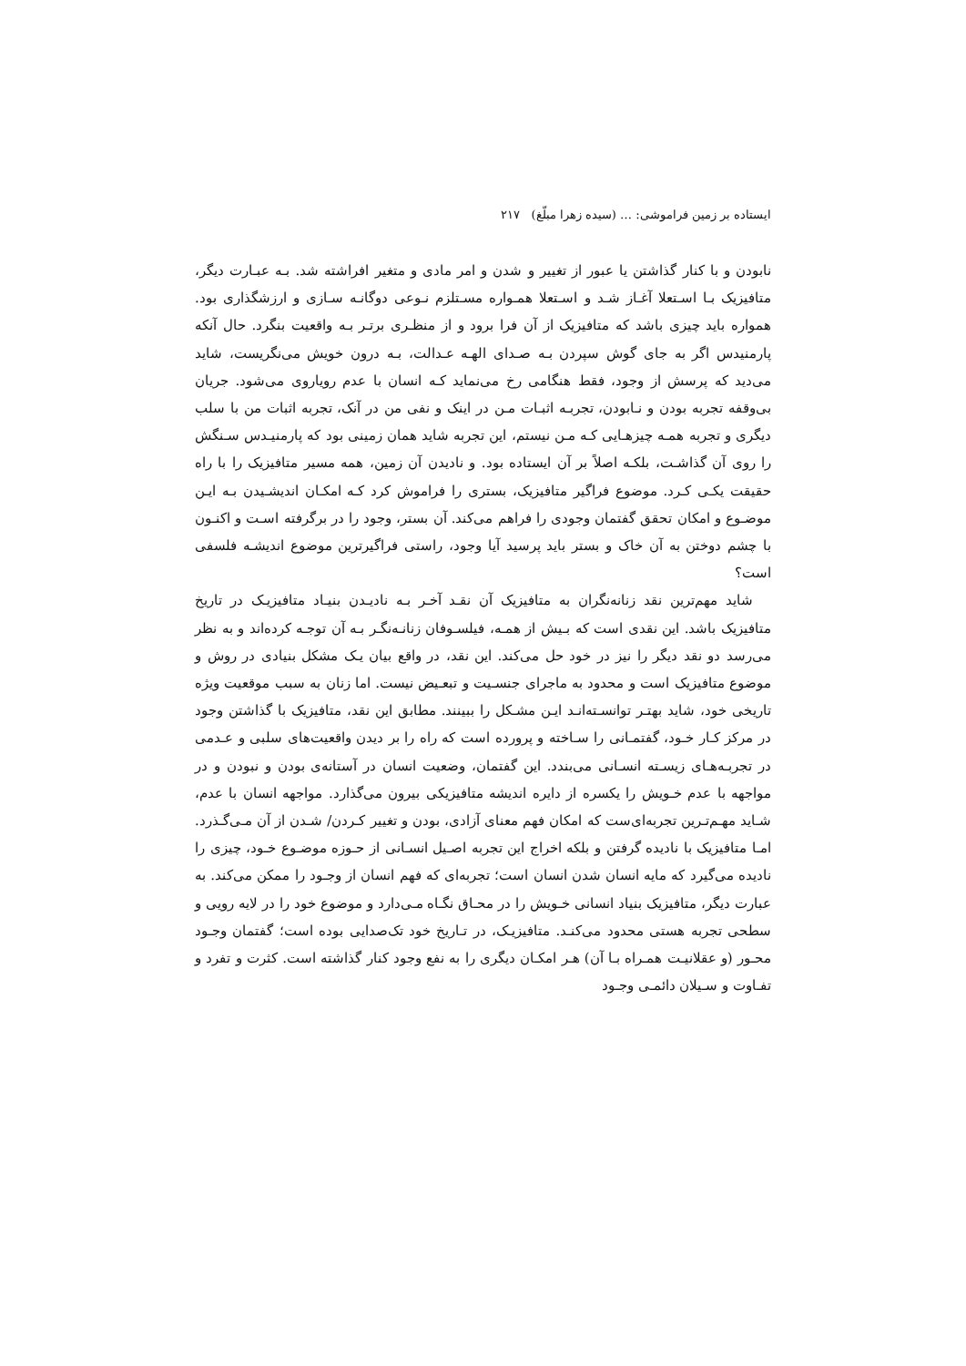ایستاده بر زمین فراموشی: … (سیده زهرا مبلّغ) ۲۱۷
نابودن و با کنار گذاشتن یا عبور از تغییر و شدن و امر مادی و متغیر افراشته شد. بـه عبـارت دیگر، متافیزیک بـا اسـتعلا آغـاز شـد و اسـتعلا همـواره مسـتلزم نـوعی دوگانـه سـازی و ارزشگذاری بود. همواره باید چیزی باشد که متافیزیک از آن فرا برود و از منظـری برتـر بـه واقعیت بنگرد. حال آنکه پارمنیدس اگر به جای گوش سپردن بـه صـدای الهـه عـدالت، بـه درون خویش می‌نگریست، شاید می‌دید که پرسش از وجود، فقط هنگامی رخ می‌نماید کـه انسان با عدم رویاروی می‌شود. جریان بی‌وقفه تجربه بودن و نـابودن، تجربـه اثبـات مـن در اینک و نفی من در آنک، تجربه اثبات من با سلب دیگری و تجربه همـه چیزهـایی کـه مـن نیستم، این تجربه شاید همان زمینی بود که پارمنیـدس سـنگش را روی آن گذاشـت، بلکـه اصلاً بر آن ایستاده بود. و نادیدن آن زمین، همه مسیر متافیزیک را با راه حقیقت یکـی کـرد. موضوع فراگیر متافیزیک، بستری را فراموش کرد کـه امکـان اندیشـیدن بـه ایـن موضـوع و امکان تحقق گفتمان وجودی را فراهم می‌کند. آن بستر، وجود را در برگرفته اسـت و اکنـون با چشم دوختن به آن خاک و بستر باید پرسید آیا وجود، راستی فراگیرترین موضوع اندیشـه فلسفی است؟
شاید مهم‌ترین نقد زنانه‌نگران به متافیزیک آن نقـد آخـر بـه نادیـدن بنیـاد متافیزیـک در تاریخ متافیزیک باشد. این نقدی است که بـیش از همـه، فیلسـوفان زنانـه‌نگـر بـه آن توجـه کرده‌اند و به نظر می‌رسد دو نقد دیگر را نیز در خود حل می‌کند. این نقد، در واقع بیان یـک مشکل بنیادی در روش و موضوع متافیزیک است و محدود به ماجرای جنسـیت و تبعـیض نیست. اما زنان به سبب موقعیت ویژه تاریخی خود، شاید بهتـر توانسـته‌انـد ایـن مشـکل را ببینند. مطابق این نقد، متافیزیک با گذاشتن وجود در مرکز کـار خـود، گفتمـانی را سـاخته و پرورده است که راه را بر دیدن واقعیت‌های سلبی و عـدمی در تجربـه‌هـای زیسـته انسـانی می‌بندد. این گفتمان، وضعیت انسان در آستانه‌ی بودن و نبودن و در مواجهه با عدم خـویش را یکسره از دایره اندیشه متافیزیکی بیرون می‌گذارد. مواجهه انسان با عدم، شـاید مهـم‌تـرین تجربه‌ای‌ست که امکان فهم معنای آزادی، بودن و تغییر کـردن/ شـدن از آن مـی‌گـذرد. امـا متافیزیک با نادیده گرفتن و بلکه اخراج این تجربه اصـیل انسـانی از حـوزه موضـوع خـود، چیزی را نادیده می‌گیرد که مایه انسان شدن انسان است؛ تجربه‌ای که فهم انسان از وجـود را ممکن می‌کند. به عبارت دیگر، متافیزیک بنیاد انسانی خـویش را در محـاق نگـاه مـی‌دارد و موضوع خود را در لایه رویی و سطحی تجربه هستی محدود می‌کنـد. متافیزیـک، در تـاریخ خود تک‌صدایی بوده است؛ گفتمان وجـود محـور (و عقلانیـت همـراه بـا آن) هـر امکـان دیگری را به نفع وجود کنار گذاشته است. کثرت و تفرد و تفـاوت و سـیلان دائمـی وجـود